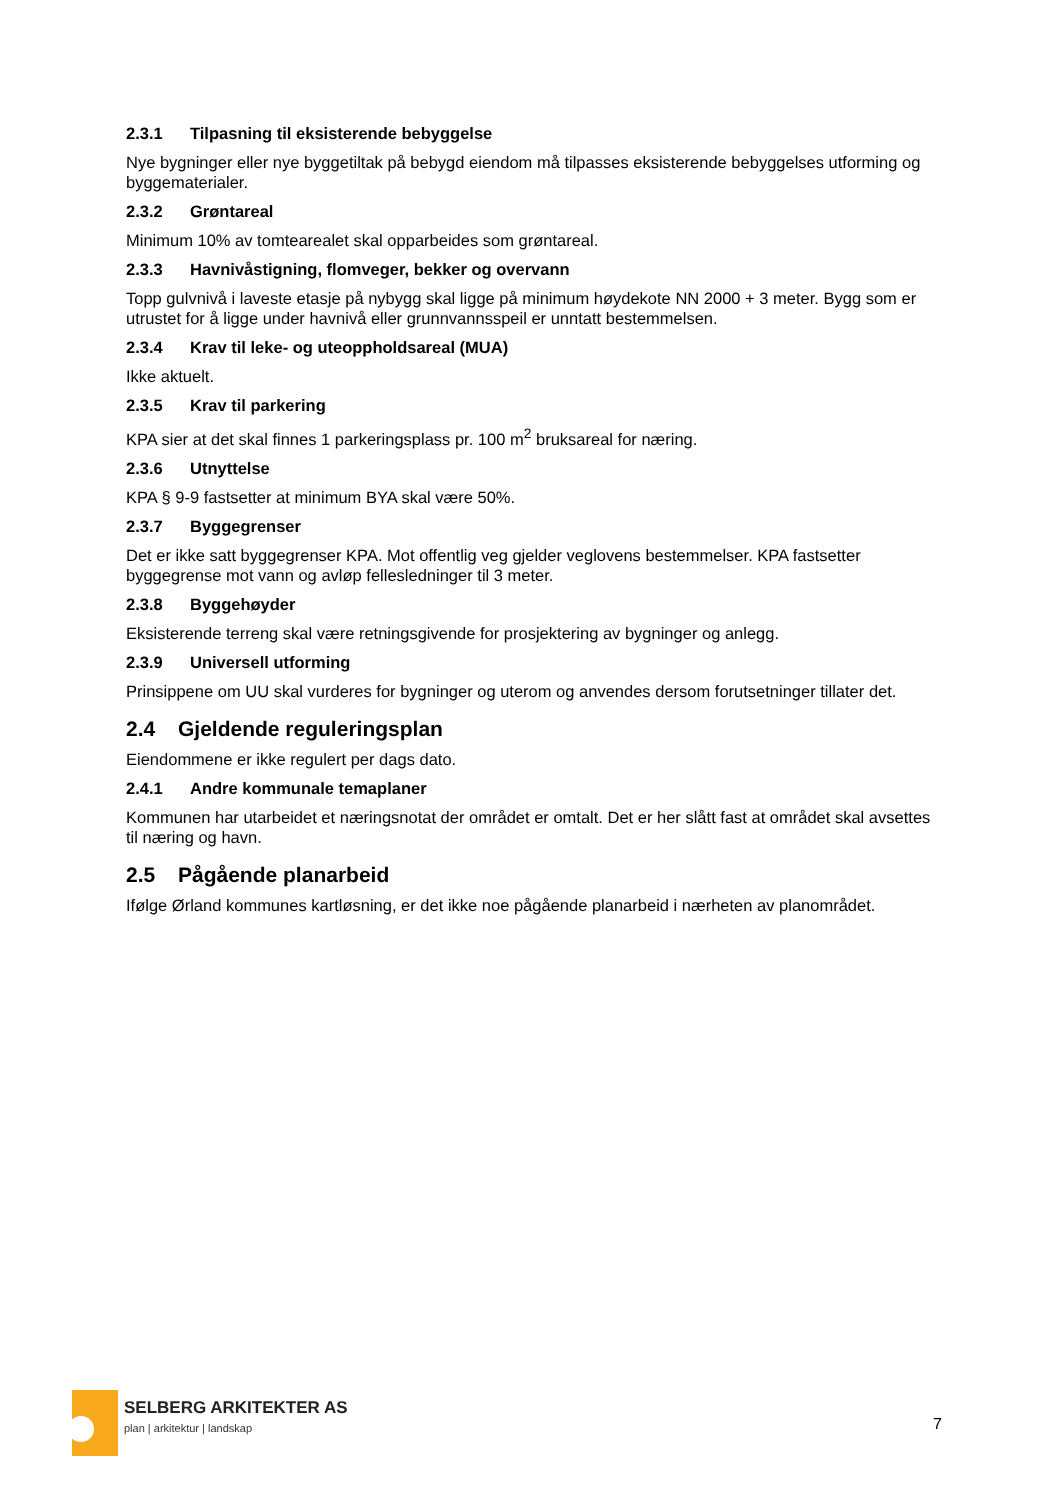2.3.1 Tilpasning til eksisterende bebyggelse
Nye bygninger eller nye byggetiltak på bebygd eiendom må tilpasses eksisterende bebyggelses utforming og byggematerialer.
2.3.2 Grøntareal
Minimum 10% av tomtearealet skal opparbeides som grøntareal.
2.3.3 Havnivåstigning, flomveger, bekker og overvann
Topp gulvnivå i laveste etasje på nybygg skal ligge på minimum høydekote NN 2000 + 3 meter. Bygg som er utrustet for å ligge under havnivå eller grunnvannsspeil er unntatt bestemmelsen.
2.3.4 Krav til leke- og uteoppholdsareal (MUA)
Ikke aktuelt.
2.3.5 Krav til parkering
KPA sier at det skal finnes 1 parkeringsplass pr. 100 m<sup>2</sup> bruksareal for næring.
2.3.6 Utnyttelse
KPA § 9-9 fastsetter at minimum BYA skal være 50%.
2.3.7 Byggegrenser
Det er ikke satt byggegrenser KPA. Mot offentlig veg gjelder veglovens bestemmelser. KPA fastsetter byggegrense mot vann og avløp fellesledninger til 3 meter.
2.3.8 Byggehøyder
Eksisterende terreng skal være retningsgivende for prosjektering av bygninger og anlegg.
2.3.9 Universell utforming
Prinsippene om UU skal vurderes for bygninger og uterom og anvendes dersom forutsetninger tillater det.
2.4 Gjeldende reguleringsplan
Eiendommene er ikke regulert per dags dato.
2.4.1 Andre kommunale temaplaner
Kommunen har utarbeidet et næringsnotat der området er omtalt. Det er her slått fast at området skal avsettes til næring og havn.
2.5 Pågående planarbeid
Ifølge Ørland kommunes kartløsning, er det ikke noe pågående planarbeid i nærheten av planområdet.
SELBERG ARKITEKTER AS
plan | arkitektur | landskap
7